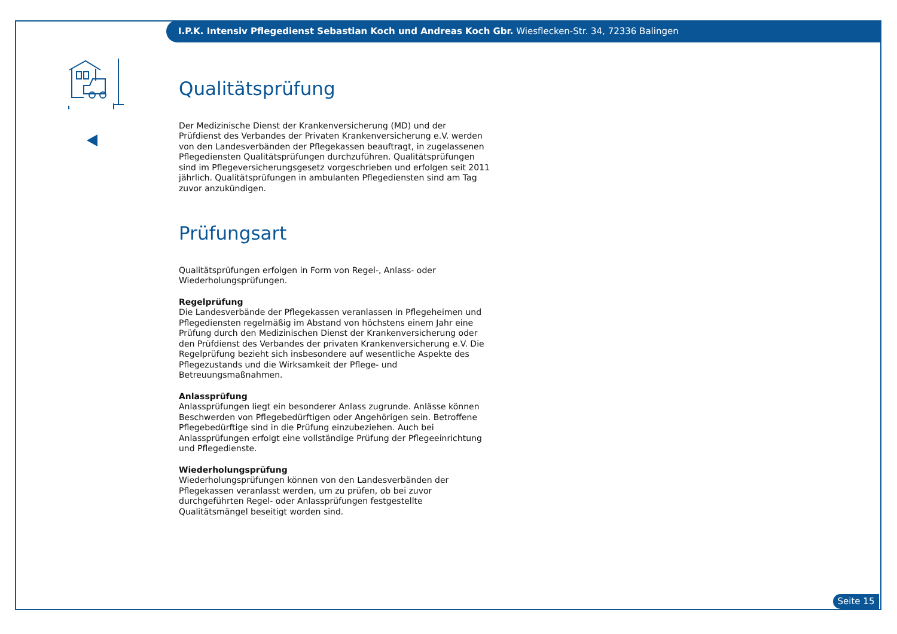I.P.K. Intensiv Pflegedienst Sebastian Koch und Andreas Koch Gbr. Wiesflecken-Str. 34, 72336 Balingen
Qualitätsprüfung
Der Medizinische Dienst der Krankenversicherung (MD) und der Prüfdienst des Verbandes der Privaten Krankenversicherung e.V. werden von den Landesverbänden der Pflegekassen beauftragt, in zugelassenen Pflegediensten Qualitätsprüfungen durchzuführen. Qualitätsprüfungen sind im Pflegeversicherungsgesetz vorgeschrieben und erfolgen seit 2011 jährlich. Qualitätsprüfungen in ambulanten Pflegediensten sind am Tag zuvor anzukündigen.
Prüfungsart
Qualitätsprüfungen erfolgen in Form von Regel-, Anlass- oder Wiederholungsprüfungen.
Regelprüfung
Die Landesverbände der Pflegekassen veranlassen in Pflegeheimen und Pflegediensten regelmäßig im Abstand von höchstens einem Jahr eine Prüfung durch den Medizinischen Dienst der Krankenversicherung oder den Prüfdienst des Verbandes der privaten Krankenversicherung e.V. Die Regelprüfung bezieht sich insbesondere auf wesentliche Aspekte des Pflegezustands und die Wirksamkeit der Pflege- und Betreuungsmaßnahmen.
Anlassprüfung
Anlassprüfungen liegt ein besonderer Anlass zugrunde. Anlässe können Beschwerden von Pflegebedürftigen oder Angehörigen sein. Betroffene Pflegebedürftige sind in die Prüfung einzubeziehen. Auch bei Anlassprüfungen erfolgt eine vollständige Prüfung der Pflegeeinrichtung und Pflegedienste.
Wiederholungsprüfung
Wiederholungsprüfungen können von den Landesverbänden der Pflegekassen veranlasst werden, um zu prüfen, ob bei zuvor durchgeführten Regel- oder Anlassprüfungen festgestellte Qualitätsmängel beseitigt worden sind.
Seite 15